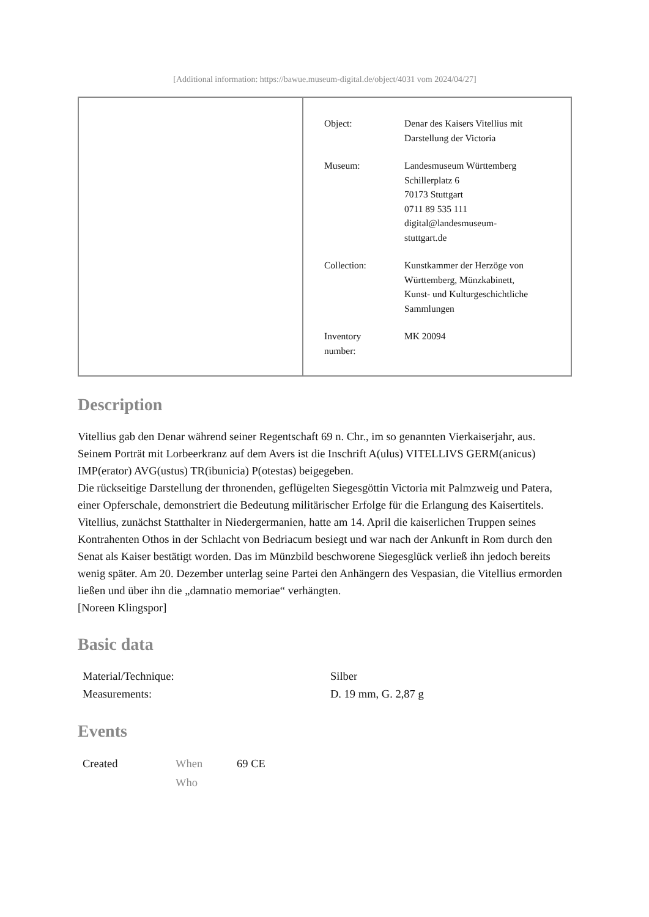[Additional information: https://bawue.museum-digital.de/object/4031 vom 2024/04/27]
| Object: | Denar des Kaisers Vitellius mit Darstellung der Victoria |
| Museum: | Landesmuseum Württemberg Schillerplatz 6 70173 Stuttgart 0711 89 535 111 digital@landesmuseum- stuttgart.de |
| Collection: | Kunstkammer der Herzöge von Württemberg, Münzkabinett, Kunst- und Kulturgeschichtliche Sammlungen |
| Inventory number: | MK 20094 |
Description
Vitellius gab den Denar während seiner Regentschaft 69 n. Chr., im so genannten Vierkaiserjahr, aus. Seinem Porträt mit Lorbeerkranz auf dem Avers ist die Inschrift A(ulus) VITELLIVS GERM(anicus) IMP(erator) AVG(ustus) TR(ibunicia) P(otestas) beigegeben.
Die rückseitige Darstellung der thronenden, geflügelten Siegesgöttin Victoria mit Palmzweig und Patera, einer Opferschale, demonstriert die Bedeutung militärischer Erfolge für die Erlangung des Kaisertitels. Vitellius, zunächst Statthalter in Niedergermanien, hatte am 14. April die kaiserlichen Truppen seines Kontrahenten Othos in der Schlacht von Bedriacum besiegt und war nach der Ankunft in Rom durch den Senat als Kaiser bestätigt worden. Das im Münzbild beschworene Siegesglück verließ ihn jedoch bereits wenig später. Am 20. Dezember unterlag seine Partei den Anhängern des Vespasian, die Vitellius ermorden ließen und über ihn die „damnatio memoriae“ verhängten.
[Noreen Klingspor]
Basic data
| Material/Technique: | Silber |
| Measurements: | D. 19 mm, G. 2,87 g |
Events
| Created | When | 69 CE |
| | Who | |